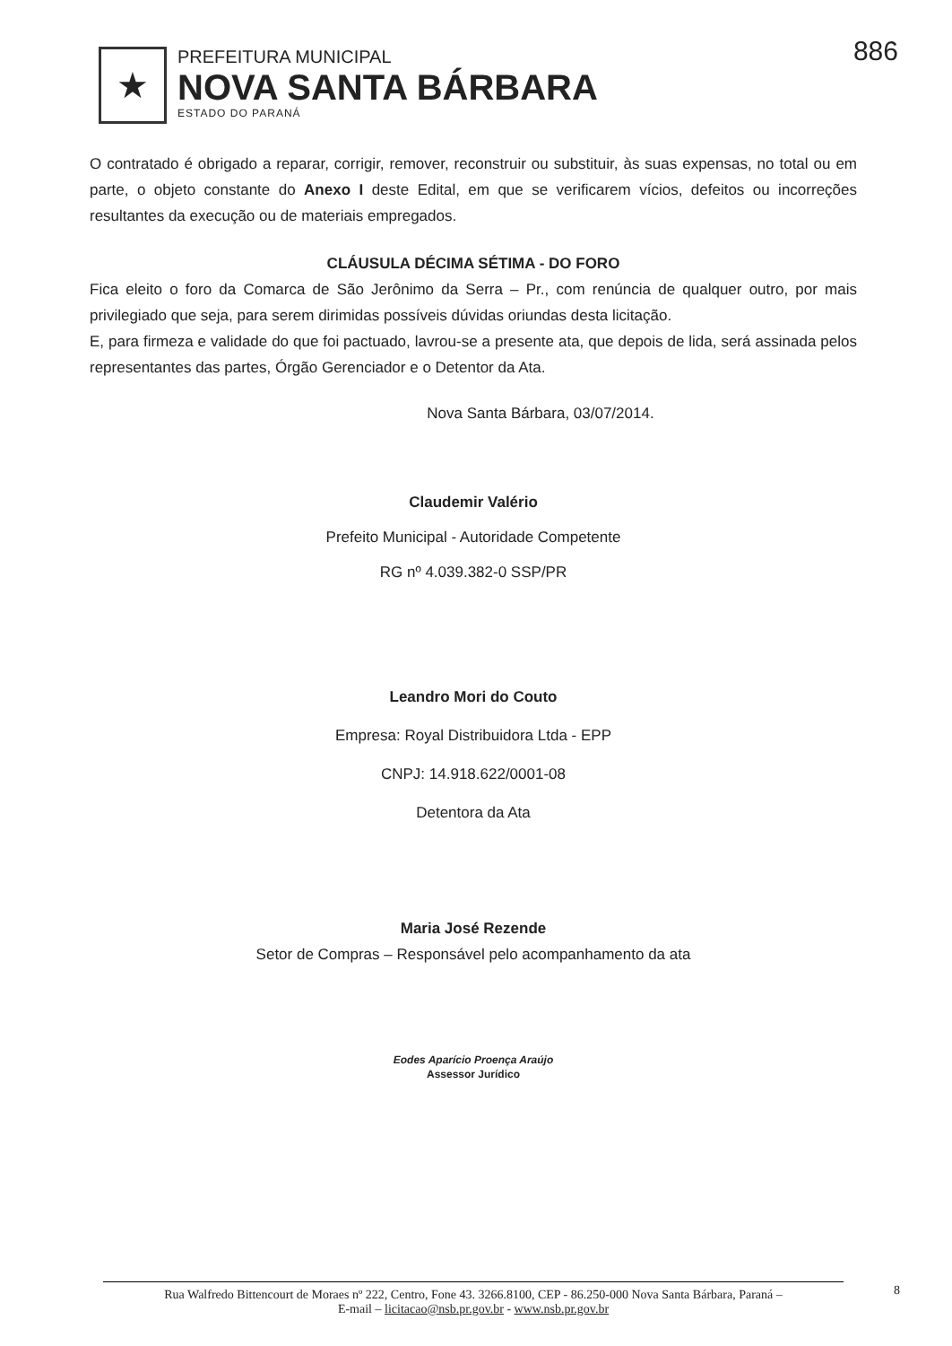★
PREFEITURA MUNICIPAL
NOVA SANTA BÁRBARA
ESTADO DO PARANÁ
886
O contratado é obrigado a reparar, corrigir, remover, reconstruir ou substituir, às suas expensas, no total ou em parte, o objeto constante do Anexo I deste Edital, em que se verificarem vícios, defeitos ou incorreções resultantes da execução ou de materiais empregados.
CLÁUSULA DÉCIMA SÉTIMA - DO FORO
Fica eleito o foro da Comarca de São Jerônimo da Serra – Pr., com renúncia de qualquer outro, por mais privilegiado que seja, para serem dirimidas possíveis dúvidas oriundas desta licitação.
E, para firmeza e validade do que foi pactuado, lavrou-se a presente ata, que depois de lida, será assinada pelos representantes das partes, Órgão Gerenciador e o Detentor da Ata.
Nova Santa Bárbara, 03/07/2014.
Claudemir Valério
Prefeito Municipal - Autoridade Competente
RG nº 4.039.382-0 SSP/PR
Leandro Mori do Couto
Empresa: Royal Distribuidora Ltda - EPP
CNPJ: 14.918.622/0001-08
Detentora da Ata
Maria José Rezende
Setor de Compras – Responsável pelo acompanhamento da ata
Eodes Aparício Proença Araújo
Assessor Jurídico
Rua Walfredo Bittencourt de Moraes nº 222, Centro, Fone 43. 3266.8100, CEP - 86.250-000 Nova Santa Bárbara, Paraná –
E-mail – licitacao@nsb.pr.gov.br - www.nsb.pr.gov.br
8